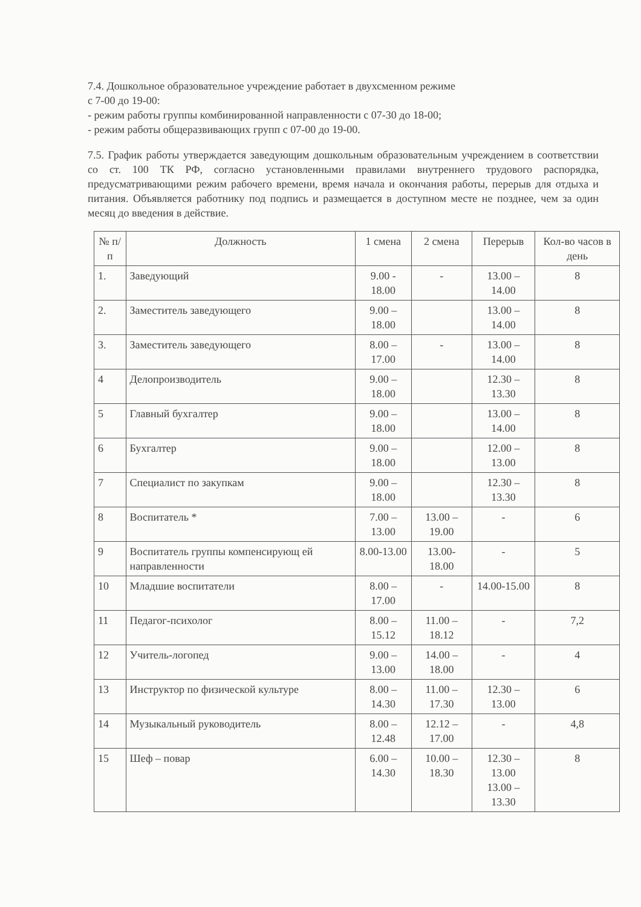7.4. Дошкольное образовательное учреждение работает в двухсменном режиме
с 7-00 до 19-00:
- режим работы группы комбинированной направленности с 07-30 до 18-00;
- режим работы общеразвивающих групп с 07-00 до 19-00.
7.5. График работы утверждается заведующим дошкольным образовательным учреждением в соответствии со ст. 100 ТК РФ, согласно установленными правилами внутреннего трудового распорядка, предусматривающими режим рабочего времени, время начала и окончания работы, перерыв для отдыха и питания. Объявляется работнику под подпись и размещается в доступном месте не позднее, чем за один месяц до введения в действие.
| № п/п | Должность | 1 смена | 2 смена | Перерыв | Кол-во часов в день |
| --- | --- | --- | --- | --- | --- |
| 1. | Заведующий | 9.00 - 18.00 | - | 13.00 – 14.00 | 8 |
| 2. | Заместитель заведующего | 9.00 – 18.00 | | 13.00 – 14.00 | 8 |
| 3. | Заместитель заведующего | 8.00 – 17.00 | - | 13.00 – 14.00 | 8 |
| 4 | Делопроизводитель | 9.00 – 18.00 | | 12.30 – 13.30 | 8 |
| 5 | Главный бухгалтер | 9.00 – 18.00 | | 13.00 – 14.00 | 8 |
| 6 | Бухгалтер | 9.00 – 18.00 | | 12.00 – 13.00 | 8 |
| 7 | Специалист по закупкам | 9.00 – 18.00 | | 12.30 – 13.30 | 8 |
| 8 | Воспитатель * | 7.00 – 13.00 | 13.00 –19.00 | - | 6 |
| 9 | Воспитатель группы компенсирующ ей направленности | 8.00-13.00 | 13.00-18.00 | - | 5 |
| 10 | Младшие воспитатели | 8.00 – 17.00 | - | 14.00-15.00 | 8 |
| 11 | Педагог-психолог | 8.00 – 15.12 | 11.00 – 18.12 | - | 7,2 |
| 12 | Учитель-логопед | 9.00 – 13.00 | 14.00 – 18.00 | - | 4 |
| 13 | Инструктор по физической культуре | 8.00 – 14.30 | 11.00 – 17.30 | 12.30 – 13.00 | 6 |
| 14 | Музыкальный руководитель | 8.00 – 12.48 | 12.12 – 17.00 | - | 4,8 |
| 15 | Шеф – повар | 6.00 – 14.30 | 10.00 –18.30 | 12.30 – 13.00 13.00 – 13.30 | 8 |